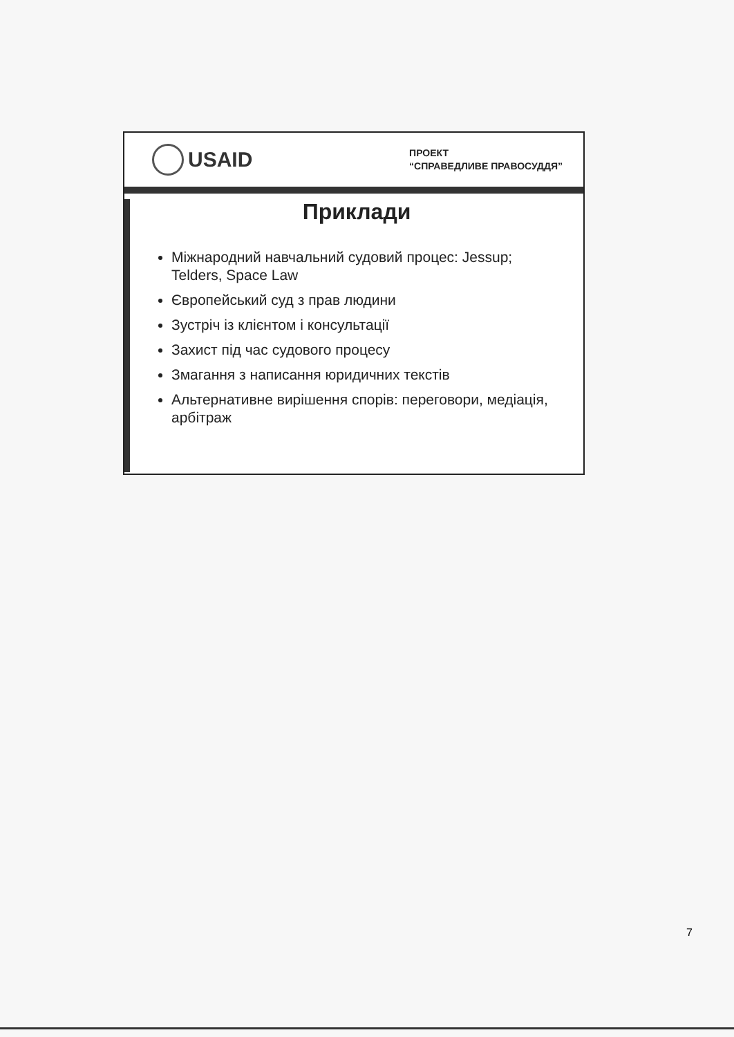USAID
ПРОЕКТ
“СПРАВЕДЛИВЕ ПРАВОСУДДЯ”
Приклади
Міжнародний навчальний судовий процес: Jessup; Telders, Space Law
Європейський суд з прав людини
Зустріч із клієнтом і консультації
Захист під час судового процесу
Змагання з написання юридичних текстів
Альтернативне вирішення спорів: переговори, медіація, арбітраж
7